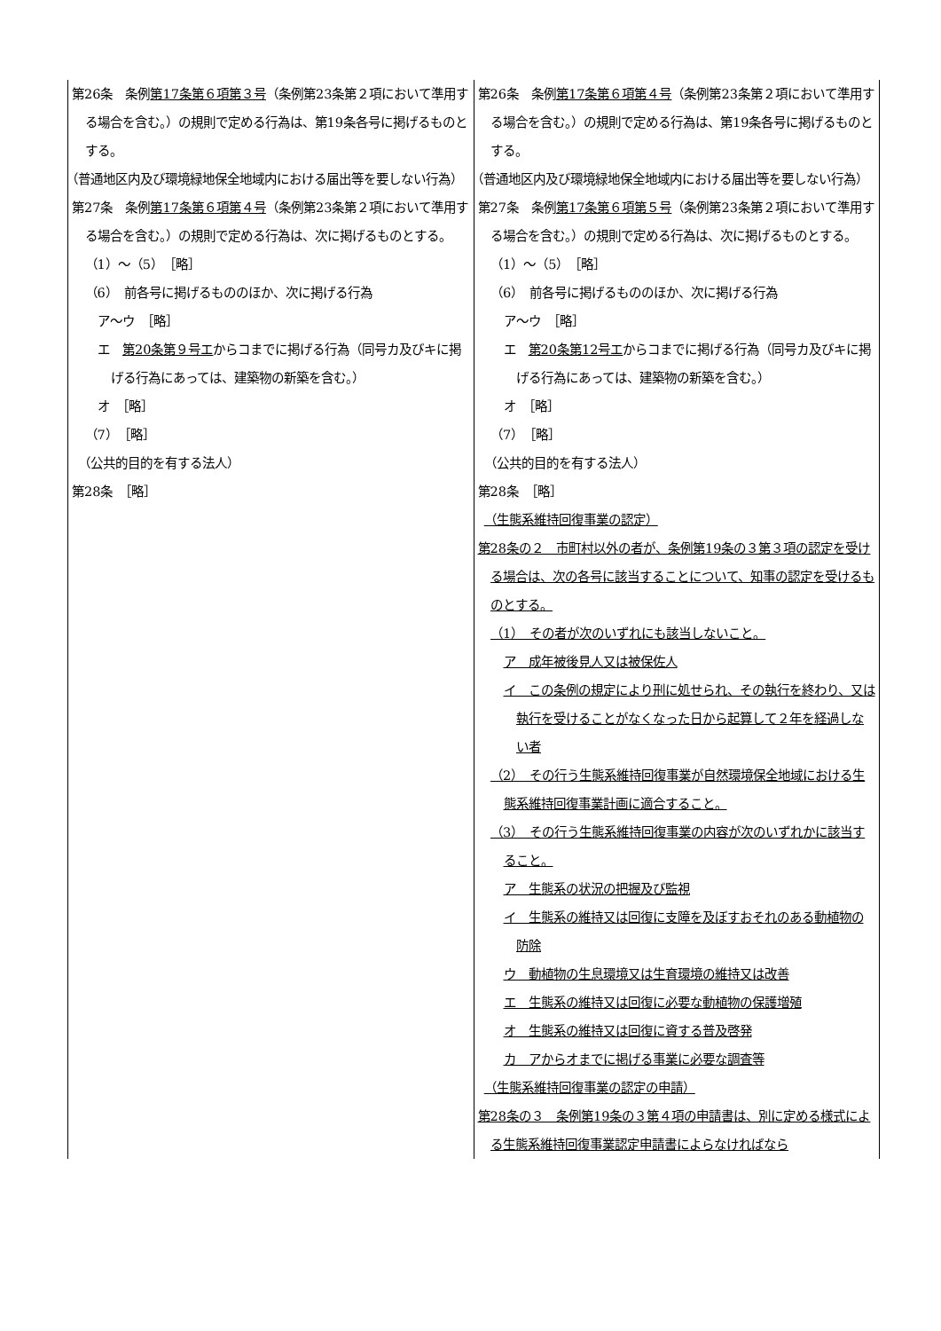| 第26条 条例 第17条第６項第３号 （条例第23条第２項において準用する場合を含む。）の規則で定める行為は、第19条各号に掲げるものとする。 （普通地区内及び環境緑地保全地域内における届出等を要しない行為） 第27条 条例 第17条第６項第４号 （条例第23条第２項において準用する場合を含む。）の規則で定める行為は、次に掲げるものとする。 （1）～（5） ［略］ （6） 前各号に掲げるもののほか、次に掲げる行為 ア～ウ ［略］ エ 第20条第９号エ からコまでに掲げる行為（同号カ及びキに掲げる行為にあっては、建築物の新築を含む。） オ ［略］ （7） ［略］ （公共的目的を有する法人） 第28条 ［略］ | 第26条 条例 第17条第６項第４号 （条例第23条第２項において準用する場合を含む。）の規則で定める行為は、第19条各号に掲げるものとする。 （普通地区内及び環境緑地保全地域内における届出等を要しない行為） 第27条 条例 第17条第６項第５号 （条例第23条第２項において準用する場合を含む。）の規則で定める行為は、次に掲げるものとする。 （1）～（5） ［略］ （6） 前各号に掲げるもののほか、次に掲げる行為 ア～ウ ［略］ エ 第20条第12号エ からコまでに掲げる行為（同号カ及びキに掲げる行為にあっては、建築物の新築を含む。） オ ［略］ （7） ［略］ （公共的目的を有する法人） 第28条 ［略］ （生態系維持回復事業の認定） 第28条の２ 市町村以外の者が、条例第19条の３第３項の認定を受ける場合は、次の各号に該当することについて、知事の認定を受けるものとする。 （1） その者が次のいずれにも該当しないこと。 ア 成年被後見人又は被保佐人 イ この条例の規定により刑に処せられ、その執行を終わり、又は執行を受けることがなくなった日から起算して２年を経過しない者 （2） その行う生態系維持回復事業が自然環境保全地域における生態系維持回復事業計画に適合すること。 （3） その行う生態系維持回復事業の内容が次のいずれかに該当すること。 ア 生態系の状況の把握及び監視 イ 生態系の維持又は回復に支障を及ぼすおそれのある動植物の防除 ウ 動植物の生息環境又は生育環境の維持又は改善 エ 生態系の維持又は回復に必要な動植物の保護増殖 オ 生態系の維持又は回復に資する普及啓発 カ アからオまでに掲げる事業に必要な調査等 （生態系維持回復事業の認定の申請） 第28条の３ 条例第19条の３第４項の申請書は、別に定める様式による生態系維持回復事業認定申請書によらなければなら |